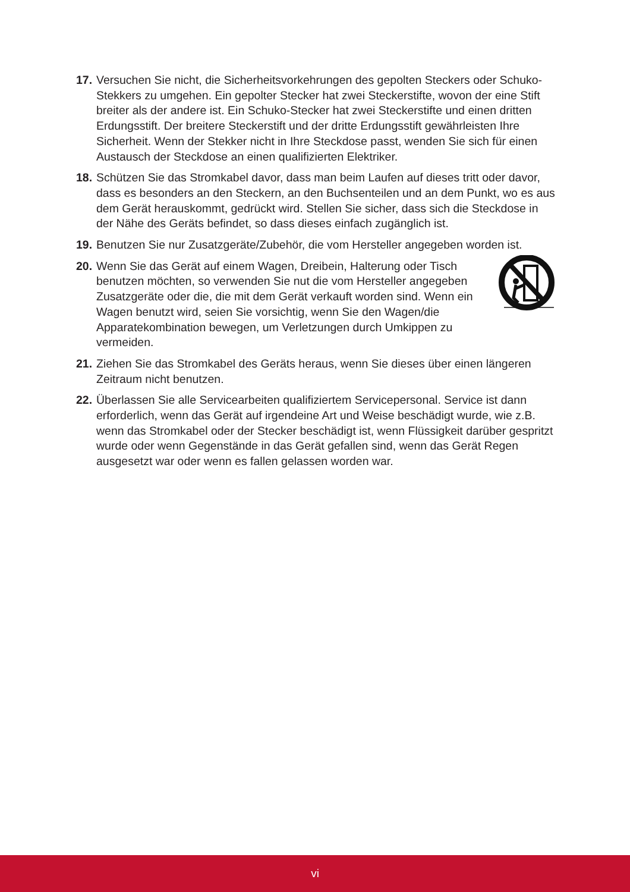17.
Versuchen Sie nicht, die Sicherheitsvorkehrungen des gepolten Steckers oder Schuko-Stekkers zu umgehen. Ein gepolter Stecker hat zwei Steckerstifte, wovon der eine Stift breiter als der andere ist. Ein Schuko-Stecker hat zwei Steckerstifte und einen dritten Erdungsstift. Der breitere Steckerstift und der dritte Erdungsstift gewährleisten Ihre Sicherheit. Wenn der Stekker nicht in Ihre Steckdose passt, wenden Sie sich für einen Austausch der Steckdose an einen qualifizierten Elektriker.
18.
Schützen Sie das Stromkabel davor, dass man beim Laufen auf dieses tritt oder davor, dass es besonders an den Steckern, an den Buchsenteilen und an dem Punkt, wo es aus dem Gerät herauskommt, gedrückt wird. Stellen Sie sicher, dass sich die Steckdose in der Nähe des Geräts befindet, so dass dieses einfach zugänglich ist.
19.
Benutzen Sie nur Zusatzgeräte/Zubehör, die vom Hersteller angegeben worden ist.
20.
Wenn Sie das Gerät auf einem Wagen, Dreibein, Halterung oder Tisch benutzen möchten, so verwenden Sie nut die vom Hersteller angegeben Zusatzgeräte oder die, die mit dem Gerät verkauft worden sind. Wenn ein Wagen benutzt wird, seien Sie vorsichtig, wenn Sie den Wagen/die Apparatekombination bewegen, um Verletzungen durch Umkippen zu vermeiden.
21.
Ziehen Sie das Stromkabel des Geräts heraus, wenn Sie dieses über einen längeren Zeitraum nicht benutzen.
22.
Überlassen Sie alle Servicearbeiten qualifiziertem Servicepersonal. Service ist dann erforderlich, wenn das Gerät auf irgendeine Art und Weise beschädigt wurde, wie z.B. wenn das Stromkabel oder der Stecker beschädigt ist, wenn Flüssigkeit darüber gespritzt wurde oder wenn Gegenstände in das Gerät gefallen sind, wenn das Gerät Regen ausgesetzt war oder wenn es fallen gelassen worden war.
vi